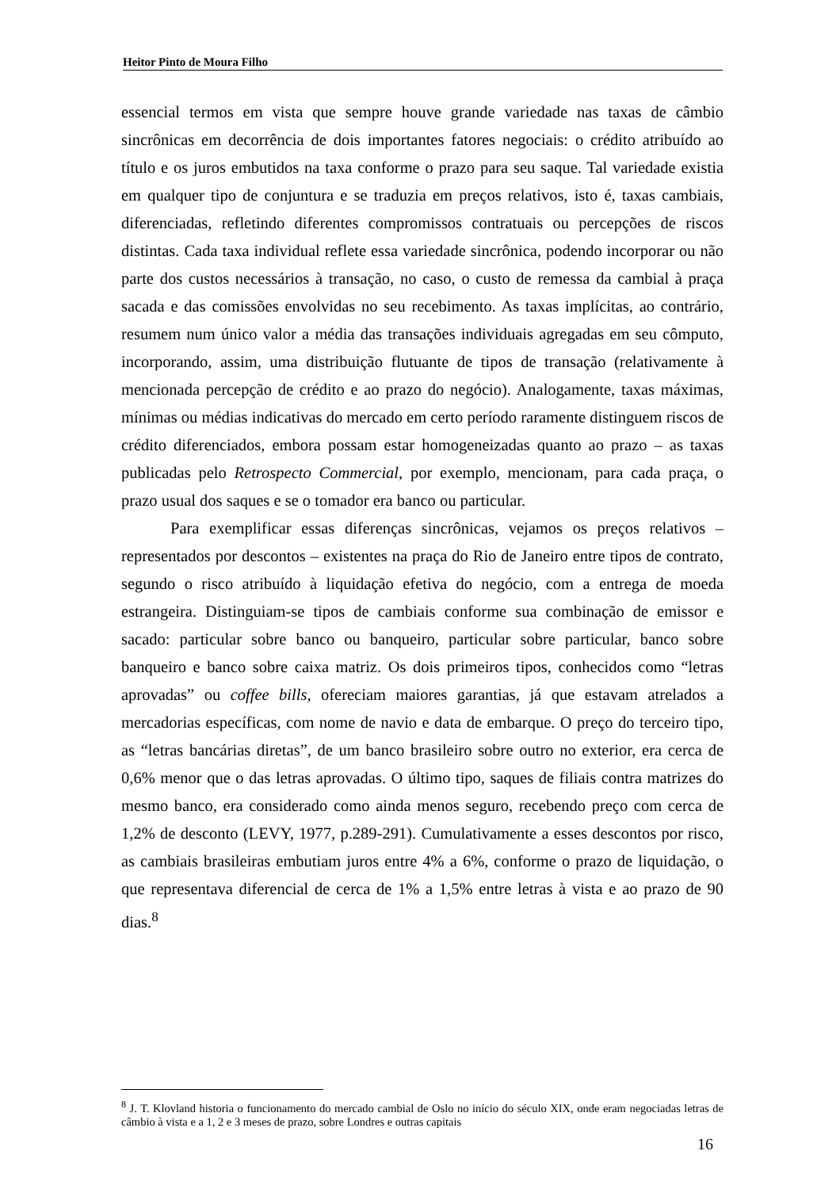Heitor Pinto de Moura Filho
essencial termos em vista que sempre houve grande variedade nas taxas de câmbio sincrônicas em decorrência de dois importantes fatores negociais: o crédito atribuído ao título e os juros embutidos na taxa conforme o prazo para seu saque. Tal variedade existia em qualquer tipo de conjuntura e se traduzia em preços relativos, isto é, taxas cambiais, diferenciadas, refletindo diferentes compromissos contratuais ou percepções de riscos distintas. Cada taxa individual reflete essa variedade sincrônica, podendo incorporar ou não parte dos custos necessários à transação, no caso, o custo de remessa da cambial à praça sacada e das comissões envolvidas no seu recebimento. As taxas implícitas, ao contrário, resumem num único valor a média das transações individuais agregadas em seu cômputo, incorporando, assim, uma distribuição flutuante de tipos de transação (relativamente à mencionada percepção de crédito e ao prazo do negócio). Analogamente, taxas máximas, mínimas ou médias indicativas do mercado em certo período raramente distinguem riscos de crédito diferenciados, embora possam estar homogeneizadas quanto ao prazo – as taxas publicadas pelo Retrospecto Commercial, por exemplo, mencionam, para cada praça, o prazo usual dos saques e se o tomador era banco ou particular.
Para exemplificar essas diferenças sincrônicas, vejamos os preços relativos – representados por descontos – existentes na praça do Rio de Janeiro entre tipos de contrato, segundo o risco atribuído à liquidação efetiva do negócio, com a entrega de moeda estrangeira. Distinguiam-se tipos de cambiais conforme sua combinação de emissor e sacado: particular sobre banco ou banqueiro, particular sobre particular, banco sobre banqueiro e banco sobre caixa matriz. Os dois primeiros tipos, conhecidos como “letras aprovadas” ou coffee bills, ofereciam maiores garantias, já que estavam atrelados a mercadorias específicas, com nome de navio e data de embarque. O preço do terceiro tipo, as “letras bancárias diretas”, de um banco brasileiro sobre outro no exterior, era cerca de 0,6% menor que o das letras aprovadas. O último tipo, saques de filiais contra matrizes do mesmo banco, era considerado como ainda menos seguro, recebendo preço com cerca de 1,2% de desconto (LEVY, 1977, p.289-291). Cumulativamente a esses descontos por risco, as cambiais brasileiras embutiam juros entre 4% a 6%, conforme o prazo de liquidação, o que representava diferencial de cerca de 1% a 1,5% entre letras à vista e ao prazo de 90 dias.<sup>8</sup>
<sup>8</sup> J. T. Klovland historia o funcionamento do mercado cambial de Oslo no início do século XIX, onde eram negociadas letras de câmbio à vista e a 1, 2 e 3 meses de prazo, sobre Londres e outras capitais
16